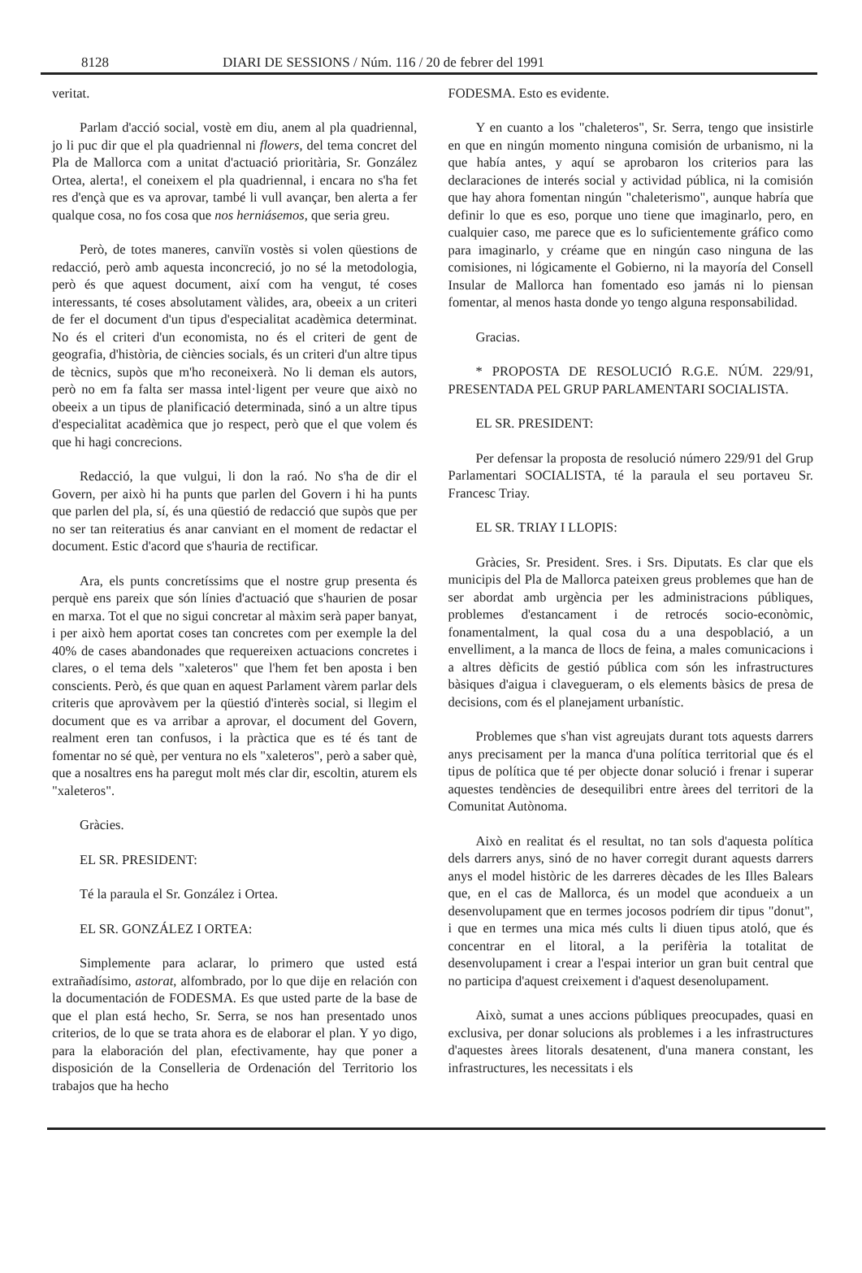8128 DIARI DE SESSIONS / Núm. 116 / 20 de febrer del 1991
veritat.
Parlam d'acció social, vostè em diu, anem al pla quadriennal, jo li puc dir que el pla quadriennal ni flowers, del tema concret del Pla de Mallorca com a unitat d'actuació prioritària, Sr. González Ortea, alerta!, el coneixem el pla quadriennal, i encara no s'ha fet res d'ençà que es va aprovar, també li vull avançar, ben alerta a fer qualque cosa, no fos cosa que nos herniásemos, que seria greu.
Però, de totes maneres, canviïn vostès si volen qüestions de redacció, però amb aquesta inconcreció, jo no sé la metodologia, però és que aquest document, així com ha vengut, té coses interessants, té coses absolutament vàlides, ara, obeeix a un criteri de fer el document d'un tipus d'especialitat acadèmica determinat. No és el criteri d'un economista, no és el criteri de gent de geografia, d'història, de ciències socials, és un criteri d'un altre tipus de tècnics, supòs que m'ho reconeixerà. No li deman els autors, però no em fa falta ser massa intel·ligent per veure que això no obeeix a un tipus de planificació determinada, sinó a un altre tipus d'especialitat acadèmica que jo respect, però que el que volem és que hi hagi concrecions.
Redacció, la que vulgui, li don la raó. No s'ha de dir el Govern, per això hi ha punts que parlen del Govern i hi ha punts que parlen del pla, sí, és una qüestió de redacció que supòs que per no ser tan reiteratius és anar canviant en el moment de redactar el document. Estic d'acord que s'hauria de rectificar.
Ara, els punts concretíssims que el nostre grup presenta és perquè ens pareix que són línies d'actuació que s'haurien de posar en marxa. Tot el que no sigui concretar al màxim serà paper banyat, i per això hem aportat coses tan concretes com per exemple la del 40% de cases abandonades que requereixen actuacions concretes i clares, o el tema dels "xaleteros" que l'hem fet ben aposta i ben conscients. Però, és que quan en aquest Parlament vàrem parlar dels criteris que aprovàvem per la qüestió d'interès social, si llegim el document que es va arribar a aprovar, el document del Govern, realment eren tan confusos, i la pràctica que es té és tant de fomentar no sé què, per ventura no els "xaleteros", però a saber què, que a nosaltres ens ha paregut molt més clar dir, escoltin, aturem els "xaleteros".
Gràcies.
EL SR. PRESIDENT:
Té la paraula el Sr. González i Ortea.
EL SR. GONZÁLEZ I ORTEA:
Simplemente para aclarar, lo primero que usted está extrañadísimo, astorat, alfombrado, por lo que dije en relación con la documentación de FODESMA. Es que usted parte de la base de que el plan está hecho, Sr. Serra, se nos han presentado unos criterios, de lo que se trata ahora es de elaborar el plan. Y yo digo, para la elaboración del plan, efectivamente, hay que poner a disposición de la Conselleria de Ordenación del Territorio los trabajos que ha hecho
FODESMA. Esto es evidente.
Y en cuanto a los "chaleteros", Sr. Serra, tengo que insistirle en que en ningún momento ninguna comisión de urbanismo, ni la que había antes, y aquí se aprobaron los criterios para las declaraciones de interés social y actividad pública, ni la comisión que hay ahora fomentan ningún "chaleterismo", aunque habría que definir lo que es eso, porque uno tiene que imaginarlo, pero, en cualquier caso, me parece que es lo suficientemente gráfico como para imaginarlo, y créame que en ningún caso ninguna de las comisiones, ni lógicamente el Gobierno, ni la mayoría del Consell Insular de Mallorca han fomentado eso jamás ni lo piensan fomentar, al menos hasta donde yo tengo alguna responsabilidad.
Gracias.
* PROPOSTA DE RESOLUCIÓ R.G.E. NÚM. 229/91, PRESENTADA PEL GRUP PARLAMENTARI SOCIALISTA.
EL SR. PRESIDENT:
Per defensar la proposta de resolució número 229/91 del Grup Parlamentari SOCIALISTA, té la paraula el seu portaveu Sr. Francesc Triay.
EL SR. TRIAY I LLOPIS:
Gràcies, Sr. President. Sres. i Srs. Diputats. Es clar que els municipis del Pla de Mallorca pateixen greus problemes que han de ser abordat amb urgència per les administracions públiques, problemes d'estancament i de retrocés socio-econòmic, fonamentalment, la qual cosa du a una despoblació, a un envelliment, a la manca de llocs de feina, a males comunicacions i a altres dèficits de gestió pública com són les infrastructures bàsiques d'aigua i clavegueram, o els elements bàsics de presa de decisions, com és el planejament urbanístic.
Problemes que s'han vist agreujats durant tots aquests darrers anys precisament per la manca d'una política territorial que és el tipus de política que té per objecte donar solució i frenar i superar aquestes tendències de desequilibri entre àrees del territori de la Comunitat Autònoma.
Això en realitat és el resultat, no tan sols d'aquesta política dels darrers anys, sinó de no haver corregit durant aquests darrers anys el model històric de les darreres dècades de les Illes Balears que, en el cas de Mallorca, és un model que acondueix a un desenvolupament que en termes jocosos podríem dir tipus "donut", i que en termes una mica més cults li diuen tipus atoló, que és concentrar en el litoral, a la perifèria la totalitat de desenvolupament i crear a l'espai interior un gran buit central que no participa d'aquest creixement i d'aquest desenolupament.
Això, sumat a unes accions públiques preocupades, quasi en exclusiva, per donar solucions als problemes i a les infrastructures d'aquestes àrees litorals desatenent, d'una manera constant, les infrastructures, les necessitats i els